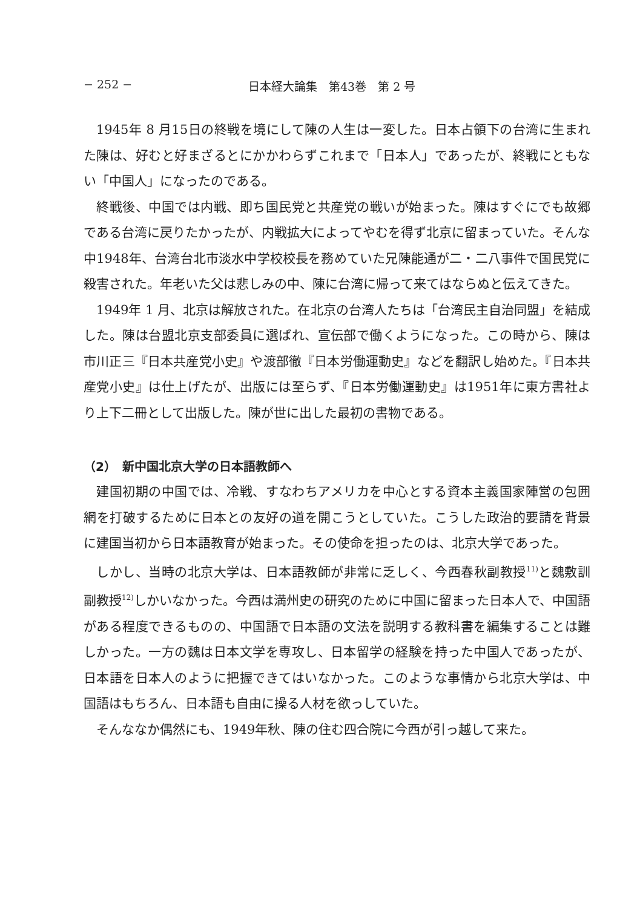− 252 − 日本経大論集　第43巻　第 2 号
1945年 8 月15日の終戦を境にして陳の人生は一変した。日本占領下の台湾に生まれた陳は、好むと好まざるとにかかわらずこれまで「日本人」であったが、終戦にともない「中国人」になったのである。
終戦後、中国では内戦、即ち国民党と共産党の戦いが始まった。陳はすぐにでも故郷である台湾に戻りたかったが、内戦拡大によってやむを得ず北京に留まっていた。そんな中1948年、台湾台北市淡水中学校校長を務めていた兄陳能通が二・二八事件で国民党に殺害された。年老いた父は悲しみの中、陳に台湾に帰って来てはならぬと伝えてきた。
1949年 1 月、北京は解放された。在北京の台湾人たちは「台湾民主自治同盟」を結成した。陳は台盟北京支部委員に選ばれ、宣伝部で働くようになった。この時から、陳は市川正三『日本共産党小史』や渡部徹『日本労働運動史』などを翻訳し始めた。『日本共産党小史』は仕上げたが、出版には至らず、『日本労働運動史』は1951年に東方書社より上下二冊として出版した。陳が世に出した最初の書物である。
（2）　新中国北京大学の日本語教師へ
建国初期の中国では、冷戦、すなわちアメリカを中心とする資本主義国家陣営の包囲網を打破するために日本との友好の道を開こうとしていた。こうした政治的要請を背景に建国当初から日本語教育が始まった。その使命を担ったのは、北京大学であった。
しかし、当時の北京大学は、日本語教師が非常に乏しく、今西春秋副教授<sup>11)</sup>と魏敷訓副教授<sup>12)</sup>しかいなかった。今西は満州史の研究のために中国に留まった日本人で、中国語がある程度できるものの、中国語で日本語の文法を説明する教科書を編集することは難しかった。一方の魏は日本文学を専攻し、日本留学の経験を持った中国人であったが、日本語を日本人のように把握できてはいなかった。このような事情から北京大学は、中国語はもちろん、日本語も自由に操る人材を欲っしていた。
そんななか偶然にも、1949年秋、陳の住む四合院に今西が引っ越して来た。